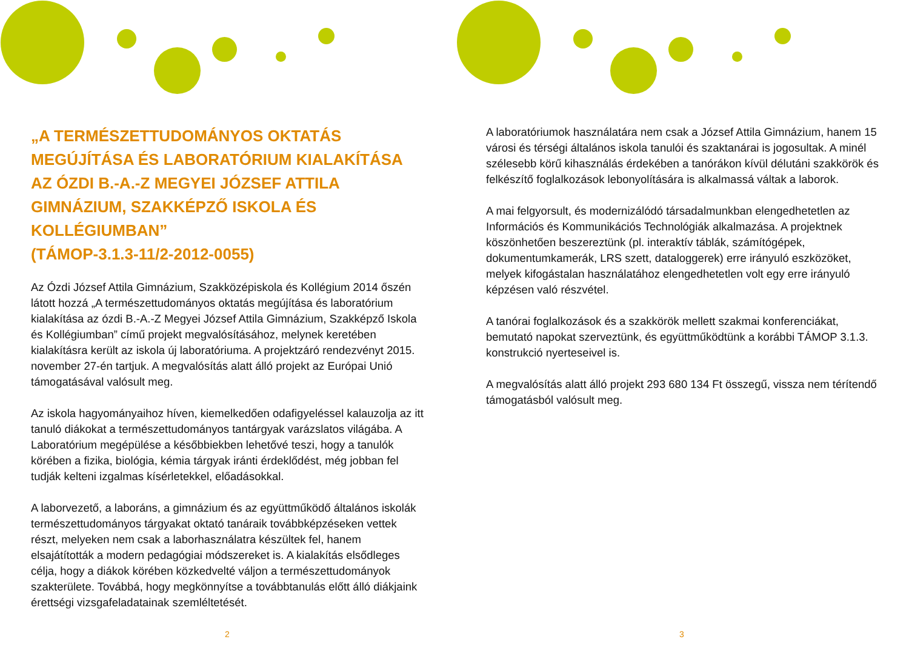„A TERMÉSZETTUDOMÁNYOS OKTATÁS MEGÚJÍTÁSA ÉS LABORATÓRIUM KIALAKÍTÁSA AZ ÓZDI B.-A.-Z MEGYEI JÓZSEF ATTILA GIMNÁZIUM, SZAKKÉPZŐ ISKOLA ÉS KOLLÉGIUMBAN”
(TÁMOP-3.1.3-11/2-2012-0055)
Az Ózdi József Attila Gimnázium, Szakközépiskola és Kollégium 2014 őszén látott hozzá „A természettudományos oktatás megújítása és laboratórium kialakítása az ózdi B.-A.-Z Megyei József Attila Gimnázium, Szakképző Iskola és Kollégiumban” című projekt megvalósításához, melynek keretében kialakításra került az iskola új laboratóriuma. A projektzáró rendezvényt 2015. november 27-én tartjuk. A megvalósítás alatt álló projekt az Európai Unió támogatásával valósult meg.
Az iskola hagyományaihoz híven, kiemelkedően odafigyeléssel kalauzolja az itt tanuló diákokat a természettudományos tantárgyak varázslatos világába. A Laboratórium megépülése a későbbiekben lehetővé teszi, hogy a tanulók körében a fizika, biológia, kémia tárgyak iránti érdeklődést, még jobban fel tudják kelteni izgalmas kísérletekkel, előadásokkal.
A laborvezető, a laboráns, a gimnázium és az együttműködő általános iskolák természettudományos tárgyakat oktató tanáraik továbbképzéseken vettek részt, melyeken nem csak a laborhasználatra készültek fel, hanem elsajátították a modern pedagógiai módszereket is. A kialakítás elsődleges célja, hogy a diákok körében közkedvelté váljon a természettudományok szakterülete. Továbbá, hogy megkönnyítse a továbbtanulás előtt álló diákjaink érettségi vizsgafeladatainak szemléltetését.
2
A laboratóriumok használatára nem csak a József Attila Gimnázium, hanem 15 városi és térségi általános iskola tanulói és szaktanárai is jogosultak. A minél szélesebb körű kihasználás érdekében a tanórákon kívül délutáni szakkörök és felkészítő foglalkozások lebonyolítására is alkalmassá váltak a laborok.
A mai felgyorsult, és modernizálódó társadalmunkban elengedhetetlen az Információs és Kommunikációs Technológiák alkalmazása. A projektnek köszönhetően beszereztünk (pl. interaktív táblák, számítógépek, dokumentumkamerák, LRS szett, dataloggerek) erre irányuló eszközöket, melyek kifogástalan használatához elengedhetetlen volt egy erre irányuló képzésen való részvétel.
A tanórai foglalkozások és a szakkörök mellett szakmai konferenciákat, bemutató napokat szerveztünk, és együttműködtünk a korábbi TÁMOP 3.1.3. konstrukció nyerteseivel is.
A megvalósítás alatt álló projekt 293 680 134 Ft összegű, vissza nem térítendő támogatásból valósult meg.
3